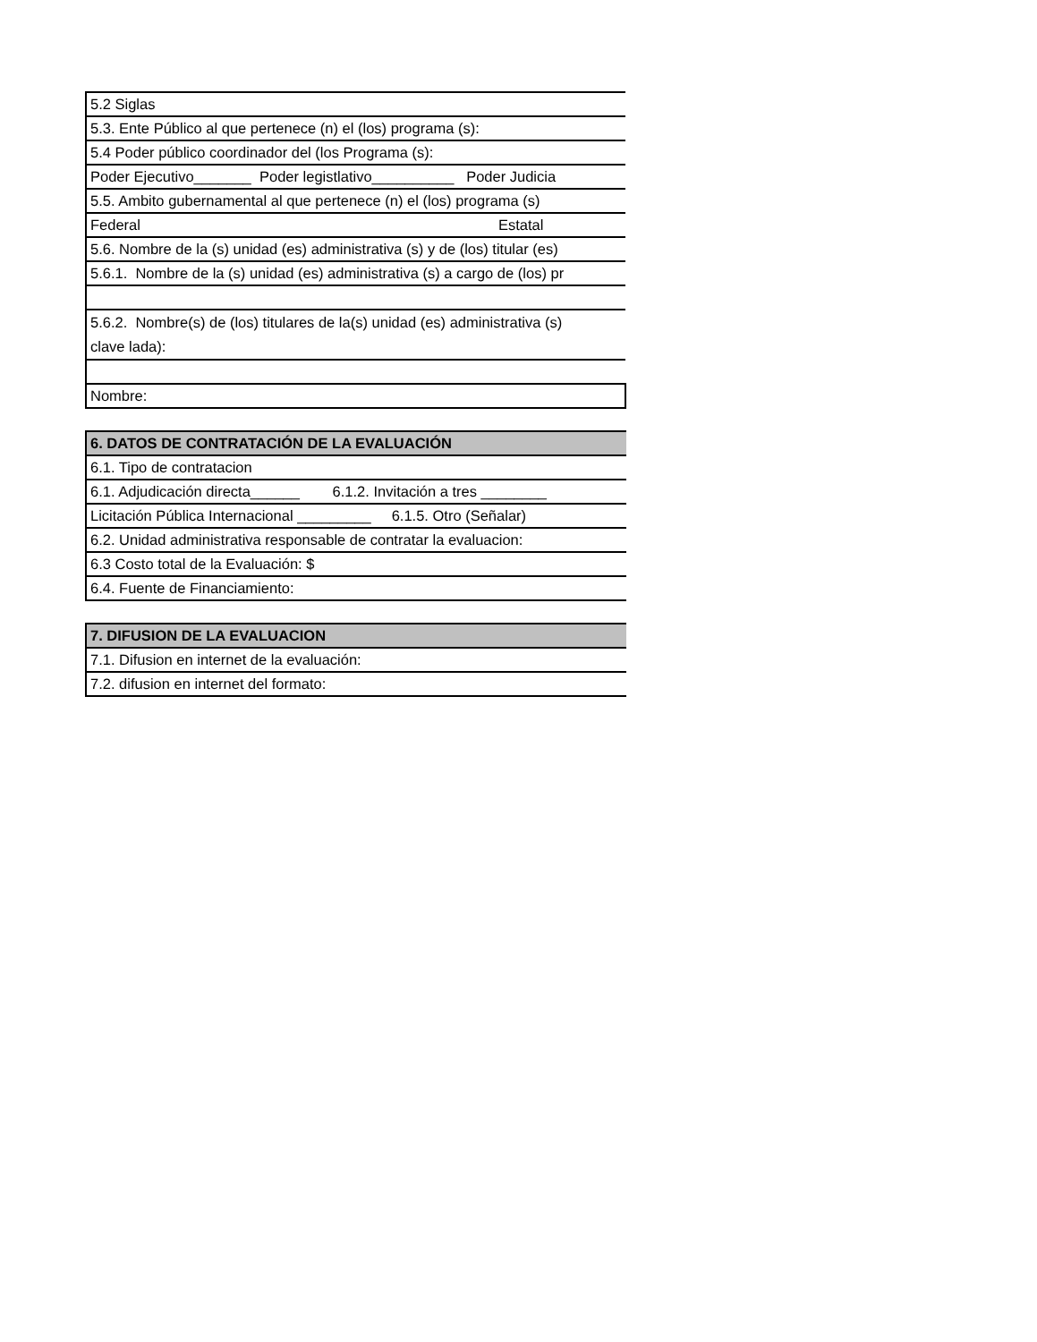| 5.2 Siglas |
| 5.3. Ente Público al que pertenece (n) el (los) programa (s): |
| 5.4 Poder público coordinador del (los Programa (s): |
| Poder Ejecutivo_______ Poder legistlativo__________ Poder Judicia |
| 5.5. Ambito gubernamental al que pertenece (n) el (los) programa (s) |
| Federal Estatal |
| 5.6. Nombre de la (s) unidad (es) administrativa (s) y de (los) titular (es) |
| 5.6.1. Nombre de la (s) unidad (es) administrativa (s) a cargo de (los) pr |
| 5.6.2. Nombre(s) de (los) titulares de la(s) unidad (es) administrativa (s) clave lada): |
| Nombre: |
| 6. DATOS DE CONTRATACIÓN DE LA EVALUACIÓN |
| 6.1. Tipo de contratacion |
| 6.1. Adjudicación directa______ 6.1.2. Invitación a tres ________ |
| Licitación Pública Internacional _________ 6.1.5. Otro (Señalar) |
| 6.2. Unidad administrativa responsable de contratar la evaluacion: |
| 6.3 Costo total de la Evaluación: $ |
| 6.4. Fuente de Financiamiento: |
| 7. DIFUSION DE LA EVALUACION |
| 7.1. Difusion en internet de la evaluación: |
| 7.2. difusion en internet del formato: |